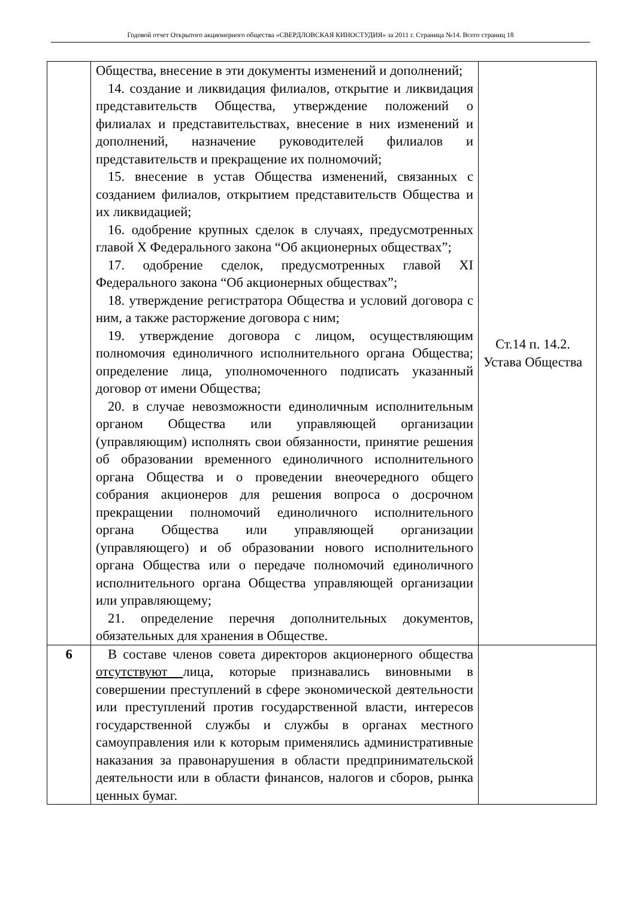Годовой отчет Открытого акционерного общества «СВЕРДЛОВСКАЯ КИНОСТУДИЯ» за 2011 г. Страница №14. Всего страниц 18
| | Общества, внесение в эти документы изменений и дополнений; 14. создание и ликвидация филиалов, открытие и ликвидация представительств Общества, утверждение положений о филиалах и представительствах, внесение в них изменений и дополнений, назначение руководителей филиалов и представительств и прекращение их полномочий; 15. внесение в устав Общества изменений, связанных с созданием филиалов, открытием представительств Общества и их ликвидацией; 16. одобрение крупных сделок в случаях, предусмотренных главой X Федерального закона “Об акционерных обществах”; 17. одобрение сделок, предусмотренных главой XI Федерального закона “Об акционерных обществах”; 18. утверждение регистратора Общества и условий договора с ним, а также расторжение договора с ним; 19. утверждение договора с лицом, осуществляющим полномочия единоличного исполнительного органа Общества; определение лица, уполномоченного подписать указанный договор от имени Общества; 20. в случае невозможности единоличным исполнительным органом Общества или управляющей организации (управляющим) исполнять свои обязанности, принятие решения об образовании временного единоличного исполнительного органа Общества и о проведении внеочередного общего собрания акционеров для решения вопроса о досрочном прекращении полномочий единоличного исполнительного органа Общества или управляющей организации (управляющего) и об образовании нового исполнительного органа Общества или о передаче полномочий единоличного исполнительного органа Общества управляющей организации или управляющему; 21. определение перечня дополнительных документов, обязательных для хранения в Обществе. | Ст.14 п. 14.2. Устава Общества |
| 6 | В составе членов совета директоров акционерного общества отсутствуют лица, которые признавались виновными в совершении преступлений в сфере экономической деятельности или преступлений против государственной власти, интересов государственной службы и службы в органах местного самоуправления или к которым применялись административные наказания за правонарушения в области предпринимательской деятельности или в области финансов, налогов и сборов, рынка ценных бумаг. | |